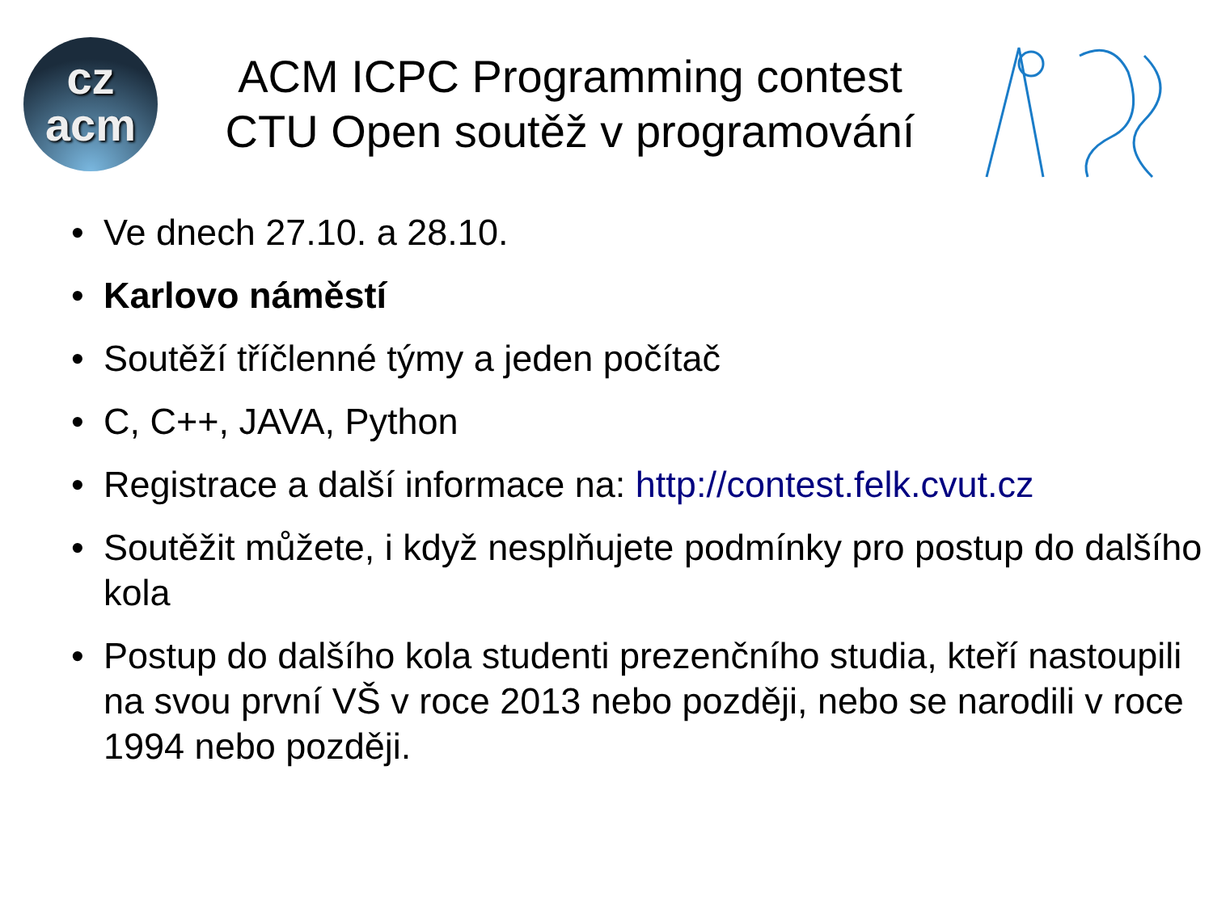cz
acm
ACM ICPC Programming contest
CTU Open soutěž v programování
• Ve dnech 27.10. a 28.10.
• Karlovo náměstí
• Soutěží tříčlenné týmy a jeden počítač
• C, C++, JAVA, Python
• Registrace a další informace na: http://contest.felk.cvut.cz
• Soutěžit můžete, i když nesplňujete podmínky pro postup do dalšího kola
• Postup do dalšího kola studenti prezenčního studia, kteří nastoupili na svou první VŠ v roce 2013 nebo později, nebo se narodili v roce 1994 nebo později.